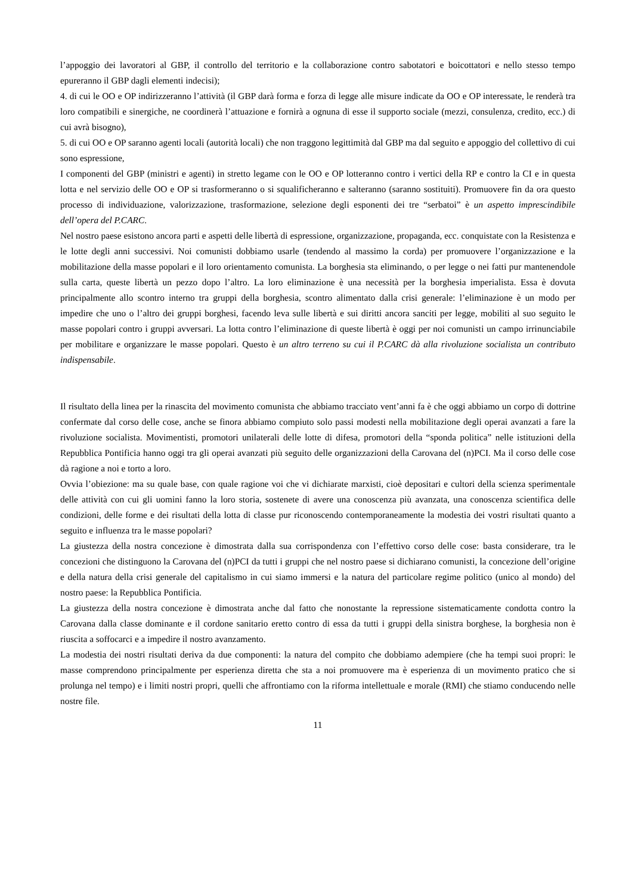l’appoggio dei lavoratori al GBP, il controllo del territorio e la collaborazione contro sabotatori e boicottatori e nello stesso tempo epureranno il GBP dagli elementi indecisi);
4. di cui le OO e OP indirizzeranno l’attività (il GBP darà forma e forza di legge alle misure indicate da OO e OP interessate, le renderà tra loro compatibili e sinergiche, ne coordinerà l’attuazione e fornirà a ognuna di esse il supporto sociale (mezzi, consulenza, credito, ecc.) di cui avrà bisogno),
5. di cui OO e OP saranno agenti locali (autorità locali) che non traggono legittimità dal GBP ma dal seguito e appoggio del collettivo di cui sono espressione,
I componenti del GBP (ministri e agenti) in stretto legame con le OO e OP lotteranno contro i vertici della RP e contro la CI e in questa lotta e nel servizio delle OO e OP si trasformeranno o si squalificheranno e salteranno (saranno sostituiti). Promuovere fin da ora questo processo di individuazione, valorizzazione, trasformazione, selezione degli esponenti dei tre “serbatoi” è un aspetto imprescindibile dell’opera del P.CARC.
Nel nostro paese esistono ancora parti e aspetti delle libertà di espressione, organizzazione, propaganda, ecc. conquistate con la Resistenza e le lotte degli anni successivi. Noi comunisti dobbiamo usarle (tendendo al massimo la corda) per promuovere l’organizzazione e la mobilitazione della masse popolari e il loro orientamento comunista. La borghesia sta eliminando, o per legge o nei fatti pur mantenendole sulla carta, queste libertà un pezzo dopo l’altro. La loro eliminazione è una necessità per la borghesia imperialista. Essa è dovuta principalmente allo scontro interno tra gruppi della borghesia, scontro alimentato dalla crisi generale: l’eliminazione è un modo per impedire che uno o l’altro dei gruppi borghesi, facendo leva sulle libertà e sui diritti ancora sanciti per legge, mobiliti al suo seguito le masse popolari contro i gruppi avversari. La lotta contro l’eliminazione di queste libertà è oggi per noi comunisti un campo irrinunciabile per mobilitare e organizzare le masse popolari. Questo è un altro terreno su cui il P.CARC dà alla rivoluzione socialista un contributo indispensabile.
Il risultato della linea per la rinascita del movimento comunista che abbiamo tracciato vent’anni fa è che oggi abbiamo un corpo di dottrine confermate dal corso delle cose, anche se finora abbiamo compiuto solo passi modesti nella mobilitazione degli operai avanzati a fare la rivoluzione socialista. Movimentisti, promotori unilaterali delle lotte di difesa, promotori della “sponda politica” nelle istituzioni della Repubblica Pontificia hanno oggi tra gli operai avanzati più seguito delle organizzazioni della Carovana del (n)PCI. Ma il corso delle cose dà ragione a noi e torto a loro.
Ovvia l’obiezione: ma su quale base, con quale ragione voi che vi dichiarate marxisti, cioè depositari e cultori della scienza sperimentale delle attività con cui gli uomini fanno la loro storia, sostenete di avere una conoscenza più avanzata, una conoscenza scientifica delle condizioni, delle forme e dei risultati della lotta di classe pur riconoscendo contemporaneamente la modestia dei vostri risultati quanto a seguito e influenza tra le masse popolari?
La giustezza della nostra concezione è dimostrata dalla sua corrispondenza con l’effettivo corso delle cose: basta considerare, tra le concezioni che distinguono la Carovana del (n)PCI da tutti i gruppi che nel nostro paese si dichiarano comunisti, la concezione dell’origine e della natura della crisi generale del capitalismo in cui siamo immersi e la natura del particolare regime politico (unico al mondo) del nostro paese: la Repubblica Pontificia.
La giustezza della nostra concezione è dimostrata anche dal fatto che nonostante la repressione sistematicamente condotta contro la Carovana dalla classe dominante e il cordone sanitario eretto contro di essa da tutti i gruppi della sinistra borghese, la borghesia non è riuscita a soffocarci e a impedire il nostro avanzamento.
La modestia dei nostri risultati deriva da due componenti: la natura del compito che dobbiamo adempiere (che ha tempi suoi propri: le masse comprendono principalmente per esperienza diretta che sta a noi promuovere ma è esperienza di un movimento pratico che si prolunga nel tempo) e i limiti nostri propri, quelli che affrontiamo con la riforma intellettuale e morale (RMI) che stiamo conducendo nelle nostre file.
11